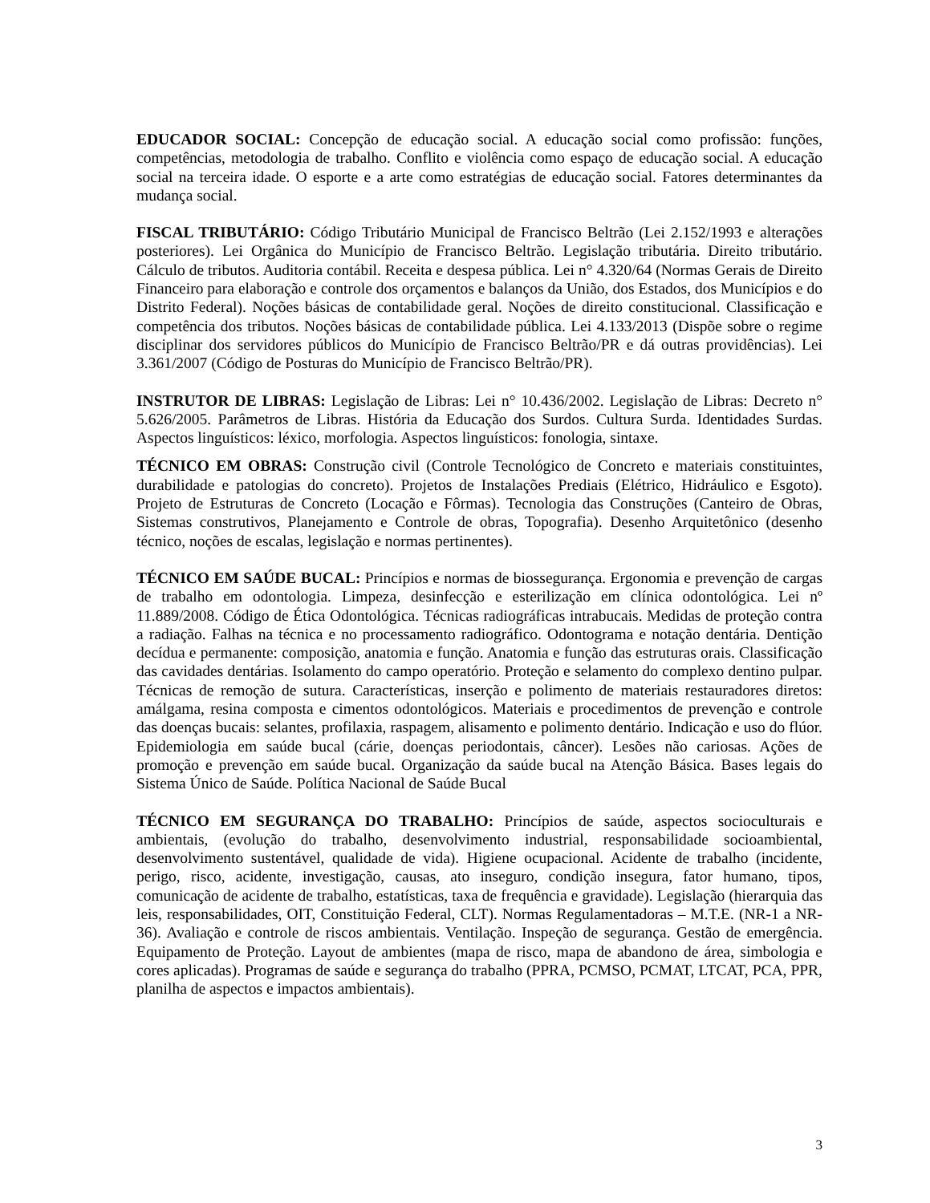EDUCADOR SOCIAL: Concepção de educação social. A educação social como profissão: funções, competências, metodologia de trabalho. Conflito e violência como espaço de educação social. A educação social na terceira idade. O esporte e a arte como estratégias de educação social. Fatores determinantes da mudança social.
FISCAL TRIBUTÁRIO: Código Tributário Municipal de Francisco Beltrão (Lei 2.152/1993 e alterações posteriores). Lei Orgânica do Município de Francisco Beltrão. Legislação tributária. Direito tributário. Cálculo de tributos. Auditoria contábil. Receita e despesa pública. Lei n° 4.320/64 (Normas Gerais de Direito Financeiro para elaboração e controle dos orçamentos e balanços da União, dos Estados, dos Municípios e do Distrito Federal). Noções básicas de contabilidade geral. Noções de direito constitucional. Classificação e competência dos tributos. Noções básicas de contabilidade pública. Lei 4.133/2013 (Dispõe sobre o regime disciplinar dos servidores públicos do Município de Francisco Beltrão/PR e dá outras providências). Lei 3.361/2007 (Código de Posturas do Município de Francisco Beltrão/PR).
INSTRUTOR DE LIBRAS: Legislação de Libras: Lei n° 10.436/2002. Legislação de Libras: Decreto n° 5.626/2005. Parâmetros de Libras. História da Educação dos Surdos. Cultura Surda. Identidades Surdas. Aspectos linguísticos: léxico, morfologia. Aspectos linguísticos: fonologia, sintaxe.
TÉCNICO EM OBRAS: Construção civil (Controle Tecnológico de Concreto e materiais constituintes, durabilidade e patologias do concreto). Projetos de Instalações Prediais (Elétrico, Hidráulico e Esgoto). Projeto de Estruturas de Concreto (Locação e Fôrmas). Tecnologia das Construções (Canteiro de Obras, Sistemas construtivos, Planejamento e Controle de obras, Topografia). Desenho Arquitetônico (desenho técnico, noções de escalas, legislação e normas pertinentes).
TÉCNICO EM SAÚDE BUCAL: Princípios e normas de biossegurança. Ergonomia e prevenção de cargas de trabalho em odontologia. Limpeza, desinfecção e esterilização em clínica odontológica. Lei nº 11.889/2008. Código de Ética Odontológica. Técnicas radiográficas intrabucais. Medidas de proteção contra a radiação. Falhas na técnica e no processamento radiográfico. Odontograma e notação dentária. Dentição decídua e permanente: composição, anatomia e função. Anatomia e função das estruturas orais. Classificação das cavidades dentárias. Isolamento do campo operatório. Proteção e selamento do complexo dentino pulpar. Técnicas de remoção de sutura. Características, inserção e polimento de materiais restauradores diretos: amálgama, resina composta e cimentos odontológicos. Materiais e procedimentos de prevenção e controle das doenças bucais: selantes, profilaxia, raspagem, alisamento e polimento dentário. Indicação e uso do flúor. Epidemiologia em saúde bucal (cárie, doenças periodontais, câncer). Lesões não cariosas. Ações de promoção e prevenção em saúde bucal. Organização da saúde bucal na Atenção Básica. Bases legais do Sistema Único de Saúde. Política Nacional de Saúde Bucal
TÉCNICO EM SEGURANÇA DO TRABALHO: Princípios de saúde, aspectos socioculturais e ambientais, (evolução do trabalho, desenvolvimento industrial, responsabilidade socioambiental, desenvolvimento sustentável, qualidade de vida). Higiene ocupacional. Acidente de trabalho (incidente, perigo, risco, acidente, investigação, causas, ato inseguro, condição insegura, fator humano, tipos, comunicação de acidente de trabalho, estatísticas, taxa de frequência e gravidade). Legislação (hierarquia das leis, responsabilidades, OIT, Constituição Federal, CLT). Normas Regulamentadoras – M.T.E. (NR-1 a NR-36). Avaliação e controle de riscos ambientais. Ventilação. Inspeção de segurança. Gestão de emergência. Equipamento de Proteção. Layout de ambientes (mapa de risco, mapa de abandono de área, simbologia e cores aplicadas). Programas de saúde e segurança do trabalho (PPRA, PCMSO, PCMAT, LTCAT, PCA, PPR, planilha de aspectos e impactos ambientais).
3